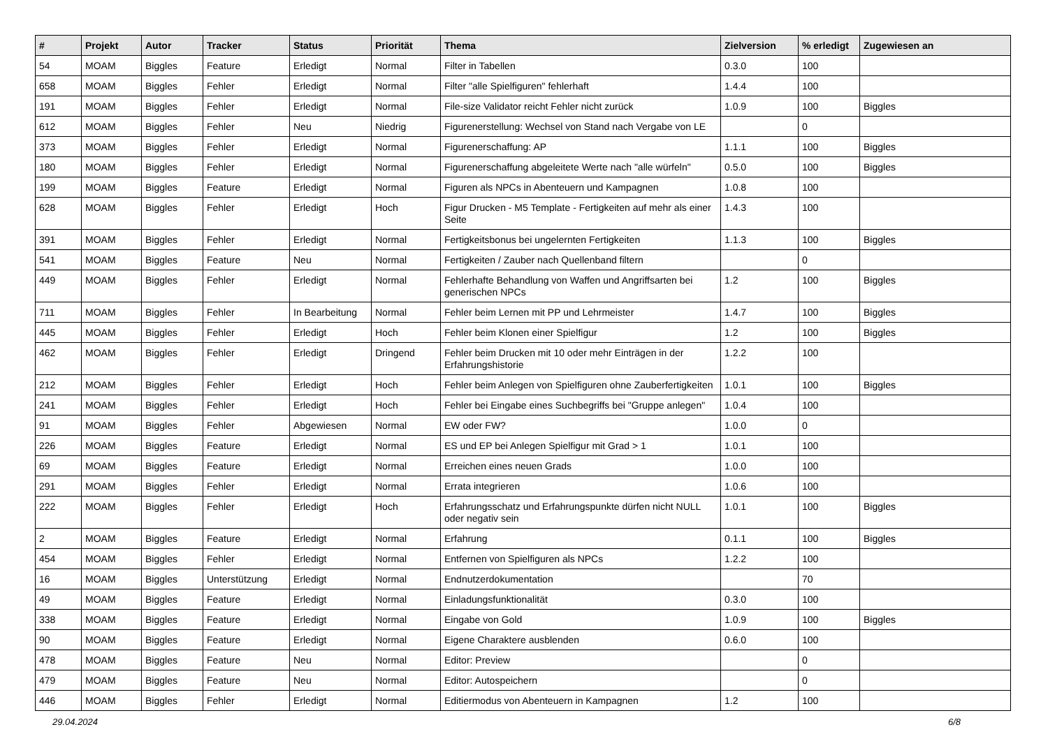| # | Projekt | Autor | Tracker | Status | Priorität | Thema | Zielversion | % erledigt | Zugewiesen an |
| --- | --- | --- | --- | --- | --- | --- | --- | --- | --- |
| 54 | MOAM | Biggles | Feature | Erledigt | Normal | Filter in Tabellen | 0.3.0 | 100 | |
| 658 | MOAM | Biggles | Fehler | Erledigt | Normal | Filter "alle Spielfiguren" fehlerhaft | 1.4.4 | 100 | |
| 191 | MOAM | Biggles | Fehler | Erledigt | Normal | File-size Validator reicht Fehler nicht zurück | 1.0.9 | 100 | Biggles |
| 612 | MOAM | Biggles | Fehler | Neu | Niedrig | Figurenerstellung: Wechsel von Stand nach Vergabe von LE | | 0 | |
| 373 | MOAM | Biggles | Fehler | Erledigt | Normal | Figurenerschaffung: AP | 1.1.1 | 100 | Biggles |
| 180 | MOAM | Biggles | Fehler | Erledigt | Normal | Figurenerschaffung abgeleitete Werte nach "alle würfeln" | 0.5.0 | 100 | Biggles |
| 199 | MOAM | Biggles | Feature | Erledigt | Normal | Figuren als NPCs in Abenteuern und Kampagnen | 1.0.8 | 100 | |
| 628 | MOAM | Biggles | Fehler | Erledigt | Hoch | Figur Drucken - M5 Template - Fertigkeiten auf mehr als einer Seite | 1.4.3 | 100 | |
| 391 | MOAM | Biggles | Fehler | Erledigt | Normal | Fertigkeitsbonus bei ungelernten Fertigkeiten | 1.1.3 | 100 | Biggles |
| 541 | MOAM | Biggles | Feature | Neu | Normal | Fertigkeiten / Zauber nach Quellenband filtern | | 0 | |
| 449 | MOAM | Biggles | Fehler | Erledigt | Normal | Fehlerhafte Behandlung von Waffen und Angriffsarten bei generischen NPCs | 1.2 | 100 | Biggles |
| 711 | MOAM | Biggles | Fehler | In Bearbeitung | Normal | Fehler beim Lernen mit PP und Lehrmeister | 1.4.7 | 100 | Biggles |
| 445 | MOAM | Biggles | Fehler | Erledigt | Hoch | Fehler beim Klonen einer Spielfigur | 1.2 | 100 | Biggles |
| 462 | MOAM | Biggles | Fehler | Erledigt | Dringend | Fehler beim Drucken mit 10 oder mehr Einträgen in der Erfahrungshistorie | 1.2.2 | 100 | |
| 212 | MOAM | Biggles | Fehler | Erledigt | Hoch | Fehler beim Anlegen von Spielfiguren ohne Zauberfertigkeiten | 1.0.1 | 100 | Biggles |
| 241 | MOAM | Biggles | Fehler | Erledigt | Hoch | Fehler bei Eingabe eines Suchbegriffs bei "Gruppe anlegen" | 1.0.4 | 100 | |
| 91 | MOAM | Biggles | Fehler | Abgewiesen | Normal | EW oder FW? | 1.0.0 | 0 | |
| 226 | MOAM | Biggles | Feature | Erledigt | Normal | ES und EP bei Anlegen Spielfigur mit Grad > 1 | 1.0.1 | 100 | |
| 69 | MOAM | Biggles | Feature | Erledigt | Normal | Erreichen eines neuen Grads | 1.0.0 | 100 | |
| 291 | MOAM | Biggles | Fehler | Erledigt | Normal | Errata integrieren | 1.0.6 | 100 | |
| 222 | MOAM | Biggles | Fehler | Erledigt | Hoch | Erfahrungsschatz und Erfahrungspunkte dürfen nicht NULL oder negativ sein | 1.0.1 | 100 | Biggles |
| 2 | MOAM | Biggles | Feature | Erledigt | Normal | Erfahrung | 0.1.1 | 100 | Biggles |
| 454 | MOAM | Biggles | Fehler | Erledigt | Normal | Entfernen von Spielfiguren als NPCs | 1.2.2 | 100 | |
| 16 | MOAM | Biggles | Unterstützung | Erledigt | Normal | Endnutzerdokumentation | | 70 | |
| 49 | MOAM | Biggles | Feature | Erledigt | Normal | Einladungsfunktionalität | 0.3.0 | 100 | |
| 338 | MOAM | Biggles | Feature | Erledigt | Normal | Eingabe von Gold | 1.0.9 | 100 | Biggles |
| 90 | MOAM | Biggles | Feature | Erledigt | Normal | Eigene Charaktere ausblenden | 0.6.0 | 100 | |
| 478 | MOAM | Biggles | Feature | Neu | Normal | Editor: Preview | | 0 | |
| 479 | MOAM | Biggles | Feature | Neu | Normal | Editor: Autospeichern | | 0 | |
| 446 | MOAM | Biggles | Fehler | Erledigt | Normal | Editiermodus von Abenteuern in Kampagnen | 1.2 | 100 | |
29.04.2024 6/8